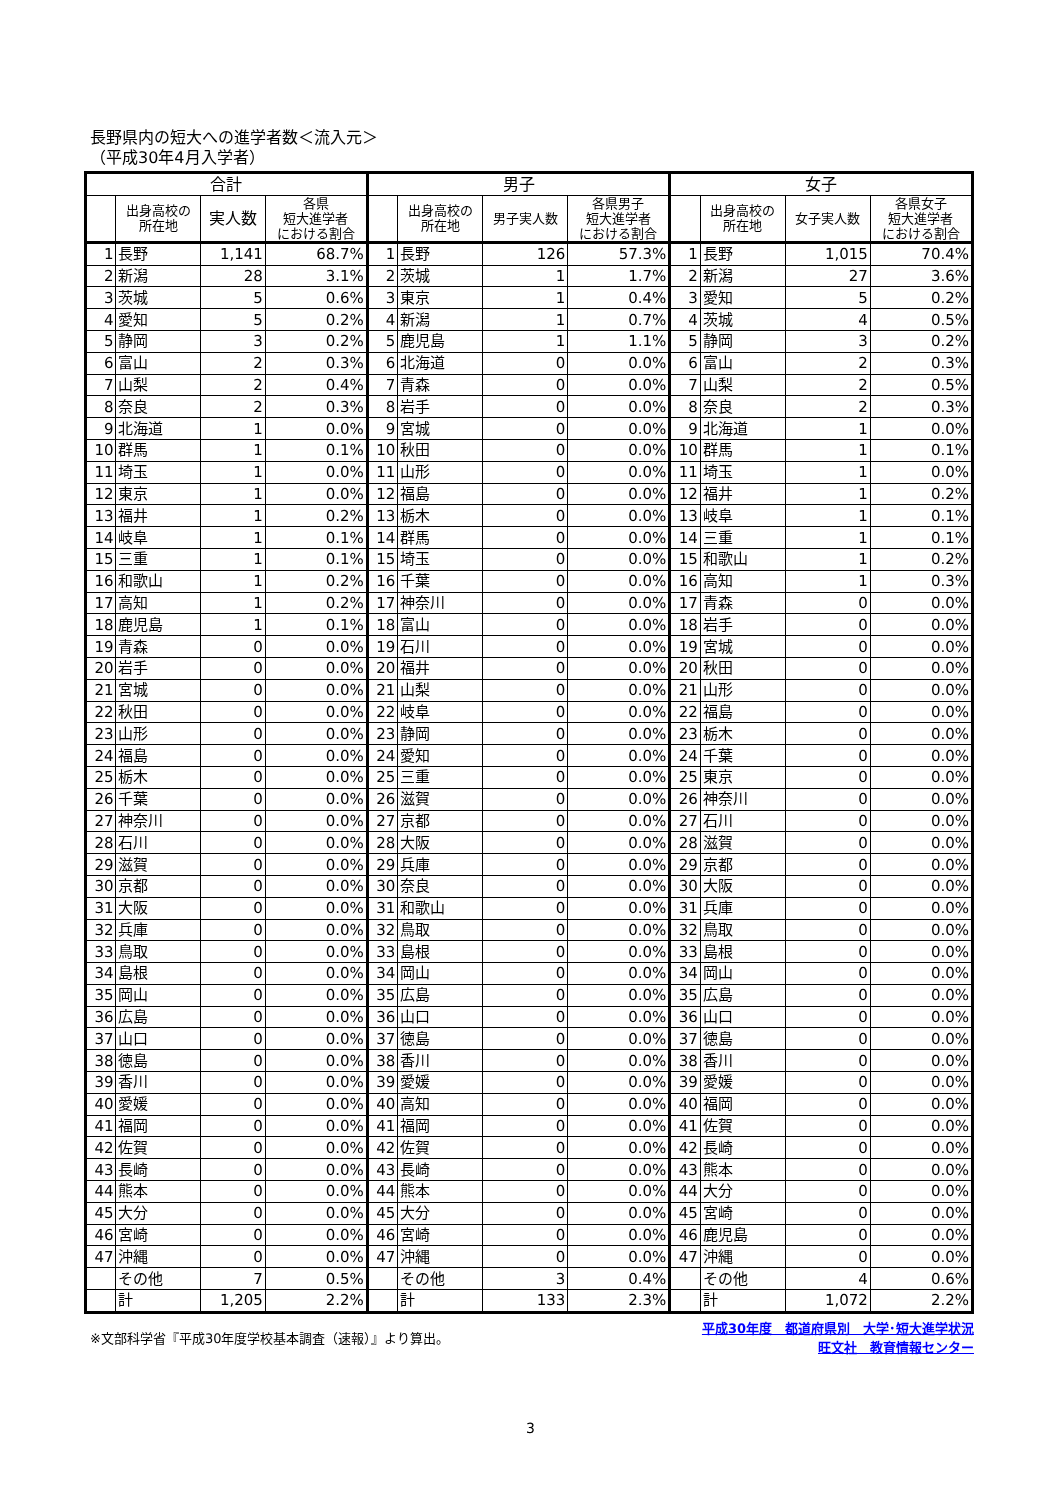長野県内の短大への進学者数＜流入元＞
（平成30年4月入学者）
| 合計 | | | | 男子 | | | | 女子 | | | |
| --- | --- | --- | --- | --- | --- | --- | --- | --- | --- | --- | --- |
| | 出身高校の 所在地 | 実人数 | 各県 短大進学者 における割合 | | 出身高校の 所在地 | 男子実人数 | 各県男子 短大進学者 における割合 | | 出身高校の 所在地 | 女子実人数 | 各県女子 短大進学者 における割合 |
| 1 | 長野 | 1,141 | 68.7% | 1 | 長野 | 126 | 57.3% | 1 | 長野 | 1,015 | 70.4% |
| 2 | 新潟 | 28 | 3.1% | 2 | 茨城 | 1 | 1.7% | 2 | 新潟 | 27 | 3.6% |
| 3 | 茨城 | 5 | 0.6% | 3 | 東京 | 1 | 0.4% | 3 | 愛知 | 5 | 0.2% |
| 4 | 愛知 | 5 | 0.2% | 4 | 新潟 | 1 | 0.7% | 4 | 茨城 | 4 | 0.5% |
| 5 | 静岡 | 3 | 0.2% | 5 | 鹿児島 | 1 | 1.1% | 5 | 静岡 | 3 | 0.2% |
| 6 | 富山 | 2 | 0.3% | 6 | 北海道 | 0 | 0.0% | 6 | 富山 | 2 | 0.3% |
| 7 | 山梨 | 2 | 0.4% | 7 | 青森 | 0 | 0.0% | 7 | 山梨 | 2 | 0.5% |
| 8 | 奈良 | 2 | 0.3% | 8 | 岩手 | 0 | 0.0% | 8 | 奈良 | 2 | 0.3% |
| 9 | 北海道 | 1 | 0.0% | 9 | 宮城 | 0 | 0.0% | 9 | 北海道 | 1 | 0.0% |
| 10 | 群馬 | 1 | 0.1% | 10 | 秋田 | 0 | 0.0% | 10 | 群馬 | 1 | 0.1% |
| 11 | 埼玉 | 1 | 0.0% | 11 | 山形 | 0 | 0.0% | 11 | 埼玉 | 1 | 0.0% |
| 12 | 東京 | 1 | 0.0% | 12 | 福島 | 0 | 0.0% | 12 | 福井 | 1 | 0.2% |
| 13 | 福井 | 1 | 0.2% | 13 | 栃木 | 0 | 0.0% | 13 | 岐阜 | 1 | 0.1% |
| 14 | 岐阜 | 1 | 0.1% | 14 | 群馬 | 0 | 0.0% | 14 | 三重 | 1 | 0.1% |
| 15 | 三重 | 1 | 0.1% | 15 | 埼玉 | 0 | 0.0% | 15 | 和歌山 | 1 | 0.2% |
| 16 | 和歌山 | 1 | 0.2% | 16 | 千葉 | 0 | 0.0% | 16 | 高知 | 1 | 0.3% |
| 17 | 高知 | 1 | 0.2% | 17 | 神奈川 | 0 | 0.0% | 17 | 青森 | 0 | 0.0% |
| 18 | 鹿児島 | 1 | 0.1% | 18 | 富山 | 0 | 0.0% | 18 | 岩手 | 0 | 0.0% |
| 19 | 青森 | 0 | 0.0% | 19 | 石川 | 0 | 0.0% | 19 | 宮城 | 0 | 0.0% |
| 20 | 岩手 | 0 | 0.0% | 20 | 福井 | 0 | 0.0% | 20 | 秋田 | 0 | 0.0% |
| 21 | 宮城 | 0 | 0.0% | 21 | 山梨 | 0 | 0.0% | 21 | 山形 | 0 | 0.0% |
| 22 | 秋田 | 0 | 0.0% | 22 | 岐阜 | 0 | 0.0% | 22 | 福島 | 0 | 0.0% |
| 23 | 山形 | 0 | 0.0% | 23 | 静岡 | 0 | 0.0% | 23 | 栃木 | 0 | 0.0% |
| 24 | 福島 | 0 | 0.0% | 24 | 愛知 | 0 | 0.0% | 24 | 千葉 | 0 | 0.0% |
| 25 | 栃木 | 0 | 0.0% | 25 | 三重 | 0 | 0.0% | 25 | 東京 | 0 | 0.0% |
| 26 | 千葉 | 0 | 0.0% | 26 | 滋賀 | 0 | 0.0% | 26 | 神奈川 | 0 | 0.0% |
| 27 | 神奈川 | 0 | 0.0% | 27 | 京都 | 0 | 0.0% | 27 | 石川 | 0 | 0.0% |
| 28 | 石川 | 0 | 0.0% | 28 | 大阪 | 0 | 0.0% | 28 | 滋賀 | 0 | 0.0% |
| 29 | 滋賀 | 0 | 0.0% | 29 | 兵庫 | 0 | 0.0% | 29 | 京都 | 0 | 0.0% |
| 30 | 京都 | 0 | 0.0% | 30 | 奈良 | 0 | 0.0% | 30 | 大阪 | 0 | 0.0% |
| 31 | 大阪 | 0 | 0.0% | 31 | 和歌山 | 0 | 0.0% | 31 | 兵庫 | 0 | 0.0% |
| 32 | 兵庫 | 0 | 0.0% | 32 | 鳥取 | 0 | 0.0% | 32 | 鳥取 | 0 | 0.0% |
| 33 | 鳥取 | 0 | 0.0% | 33 | 島根 | 0 | 0.0% | 33 | 島根 | 0 | 0.0% |
| 34 | 島根 | 0 | 0.0% | 34 | 岡山 | 0 | 0.0% | 34 | 岡山 | 0 | 0.0% |
| 35 | 岡山 | 0 | 0.0% | 35 | 広島 | 0 | 0.0% | 35 | 広島 | 0 | 0.0% |
| 36 | 広島 | 0 | 0.0% | 36 | 山口 | 0 | 0.0% | 36 | 山口 | 0 | 0.0% |
| 37 | 山口 | 0 | 0.0% | 37 | 徳島 | 0 | 0.0% | 37 | 徳島 | 0 | 0.0% |
| 38 | 徳島 | 0 | 0.0% | 38 | 香川 | 0 | 0.0% | 38 | 香川 | 0 | 0.0% |
| 39 | 香川 | 0 | 0.0% | 39 | 愛媛 | 0 | 0.0% | 39 | 愛媛 | 0 | 0.0% |
| 40 | 愛媛 | 0 | 0.0% | 40 | 高知 | 0 | 0.0% | 40 | 福岡 | 0 | 0.0% |
| 41 | 福岡 | 0 | 0.0% | 41 | 福岡 | 0 | 0.0% | 41 | 佐賀 | 0 | 0.0% |
| 42 | 佐賀 | 0 | 0.0% | 42 | 佐賀 | 0 | 0.0% | 42 | 長崎 | 0 | 0.0% |
| 43 | 長崎 | 0 | 0.0% | 43 | 長崎 | 0 | 0.0% | 43 | 熊本 | 0 | 0.0% |
| 44 | 熊本 | 0 | 0.0% | 44 | 熊本 | 0 | 0.0% | 44 | 大分 | 0 | 0.0% |
| 45 | 大分 | 0 | 0.0% | 45 | 大分 | 0 | 0.0% | 45 | 宮崎 | 0 | 0.0% |
| 46 | 宮崎 | 0 | 0.0% | 46 | 宮崎 | 0 | 0.0% | 46 | 鹿児島 | 0 | 0.0% |
| 47 | 沖縄 | 0 | 0.0% | 47 | 沖縄 | 0 | 0.0% | 47 | 沖縄 | 0 | 0.0% |
| | その他 | 7 | 0.5% | | その他 | 3 | 0.4% | | その他 | 4 | 0.6% |
| | 計 | 1,205 | 2.2% | | 計 | 133 | 2.3% | | 計 | 1,072 | 2.2% |
※文部科学省『平成30年度学校基本調査（速報）』より算出。 平成30年度　都道府県別　大学･短大進学状況
旺文社　教育情報センター
3